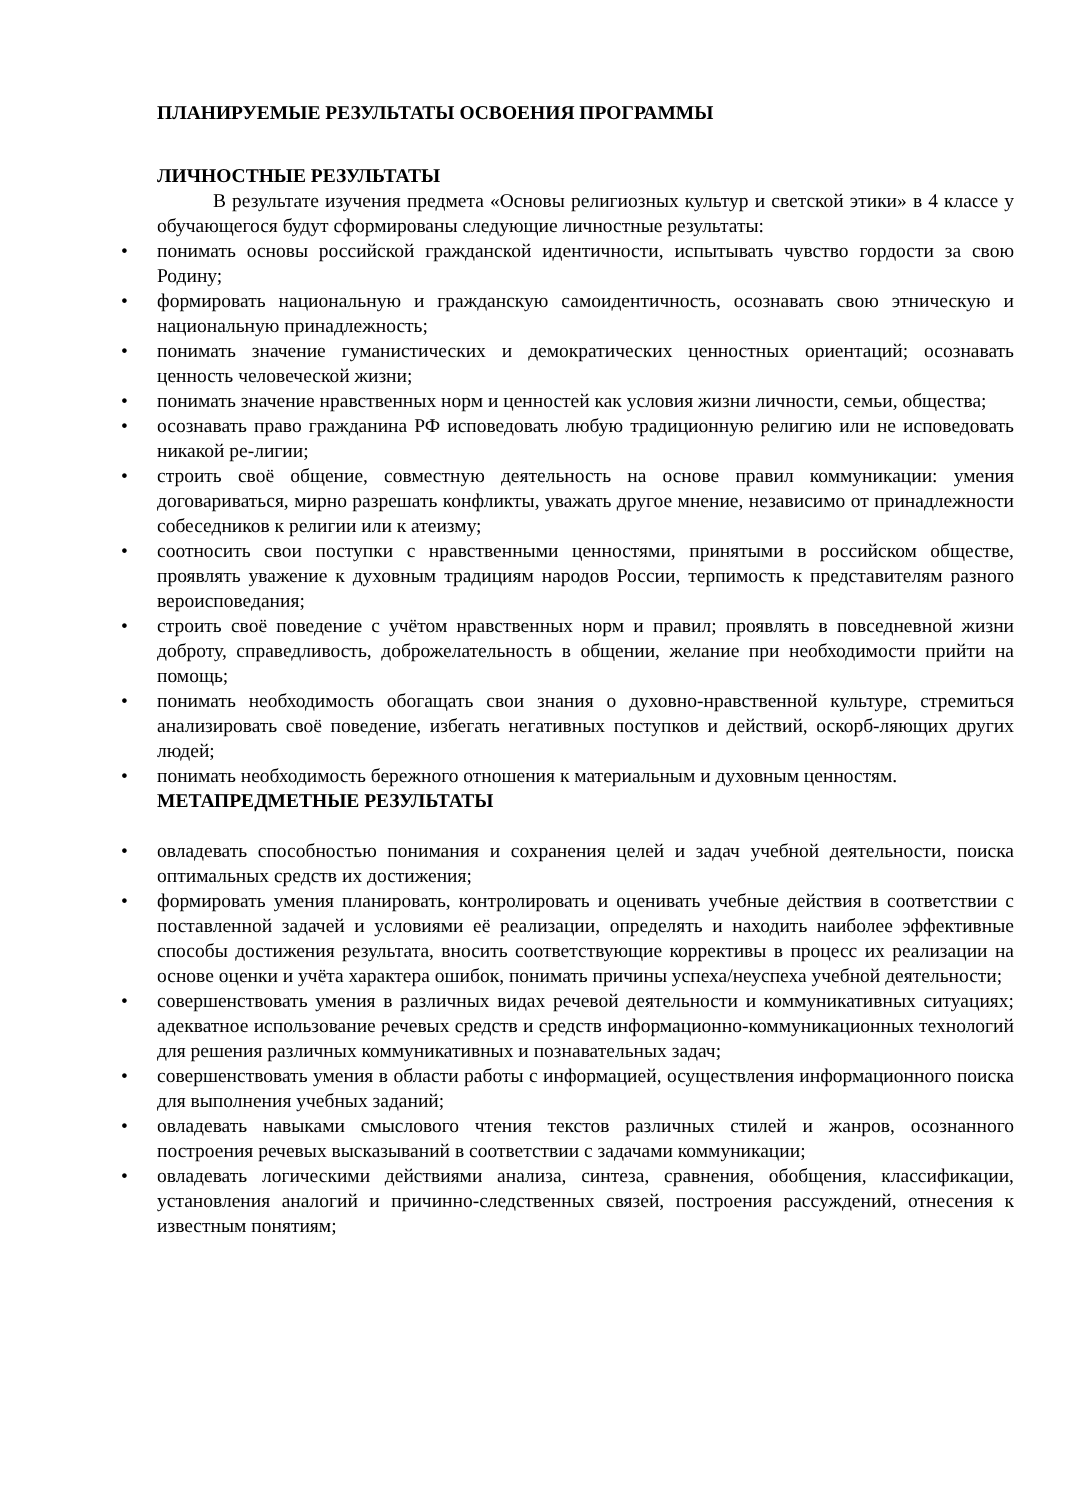ПЛАНИРУЕМЫЕ РЕЗУЛЬТАТЫ ОСВОЕНИЯ ПРОГРАММЫ
ЛИЧНОСТНЫЕ РЕЗУЛЬТАТЫ
В результате изучения предмета «Основы религиозных культур и светской этики» в 4 классе у обучающегося будут сформированы следующие личностные результаты:
• понимать основы российской гражданской идентичности, испытывать чувство гордости за свою Родину;
• формировать национальную и гражданскую самоидентичность, осознавать свою этническую и национальную принадлежность;
• понимать значение гуманистических и демократических ценностных ориентаций; осознавать ценность человеческой жизни;
• понимать значение нравственных норм и ценностей как условия жизни личности, семьи, общества;
• осознавать право гражданина РФ исповедовать любую традиционную религию или не исповедовать никакой ре-лигии;
• строить своё общение, совместную деятельность на основе правил коммуникации: умения договариваться, мирно разрешать конфликты, уважать другое мнение, независимо от принадлежности собеседников к религии или к атеизму;
• соотносить свои поступки с нравственными ценностями, принятыми в российском обществе, проявлять уважение к духовным традициям народов России, терпимость к представителям разного вероисповедания;
• строить своё поведение с учётом нравственных норм и правил; проявлять в повседневной жизни доброту, справедливость, доброжелательность в общении, желание при необходимости прийти на помощь;
• понимать необходимость обогащать свои знания о духовно-нравственной культуре, стремиться анализировать своё поведение, избегать негативных поступков и действий, оскорб-ляющих других людей;
• понимать необходимость бережного отношения к материальным и духовным ценностям.
МЕТАПРЕДМЕТНЫЕ РЕЗУЛЬТАТЫ
• овладевать способностью понимания и сохранения целей и задач учебной деятельности, поиска оптимальных средств их достижения;
• формировать умения планировать, контролировать и оценивать учебные действия в соответствии с поставленной задачей и условиями её реализации, определять и находить наиболее эффективные способы достижения результата, вносить соответствующие коррективы в процесс их реализации на основе оценки и учёта характера ошибок, понимать причины успеха/неуспеха учебной деятельности;
• совершенствовать умения в различных видах речевой деятельности и коммуникативных ситуациях; адекватное использование речевых средств и средств информационно-коммуникационных технологий для решения различных коммуникативных и познавательных задач;
• совершенствовать умения в области работы с информацией, осуществления информационного поиска для выполнения учебных заданий;
• овладевать навыками смыслового чтения текстов различных стилей и жанров, осознанного построения речевых высказываний в соответствии с задачами коммуникации;
• овладевать логическими действиями анализа, синтеза, сравнения, обобщения, классификации, установления аналогий и причинно-следственных связей, построения рассуждений, отнесения к известным понятиям;